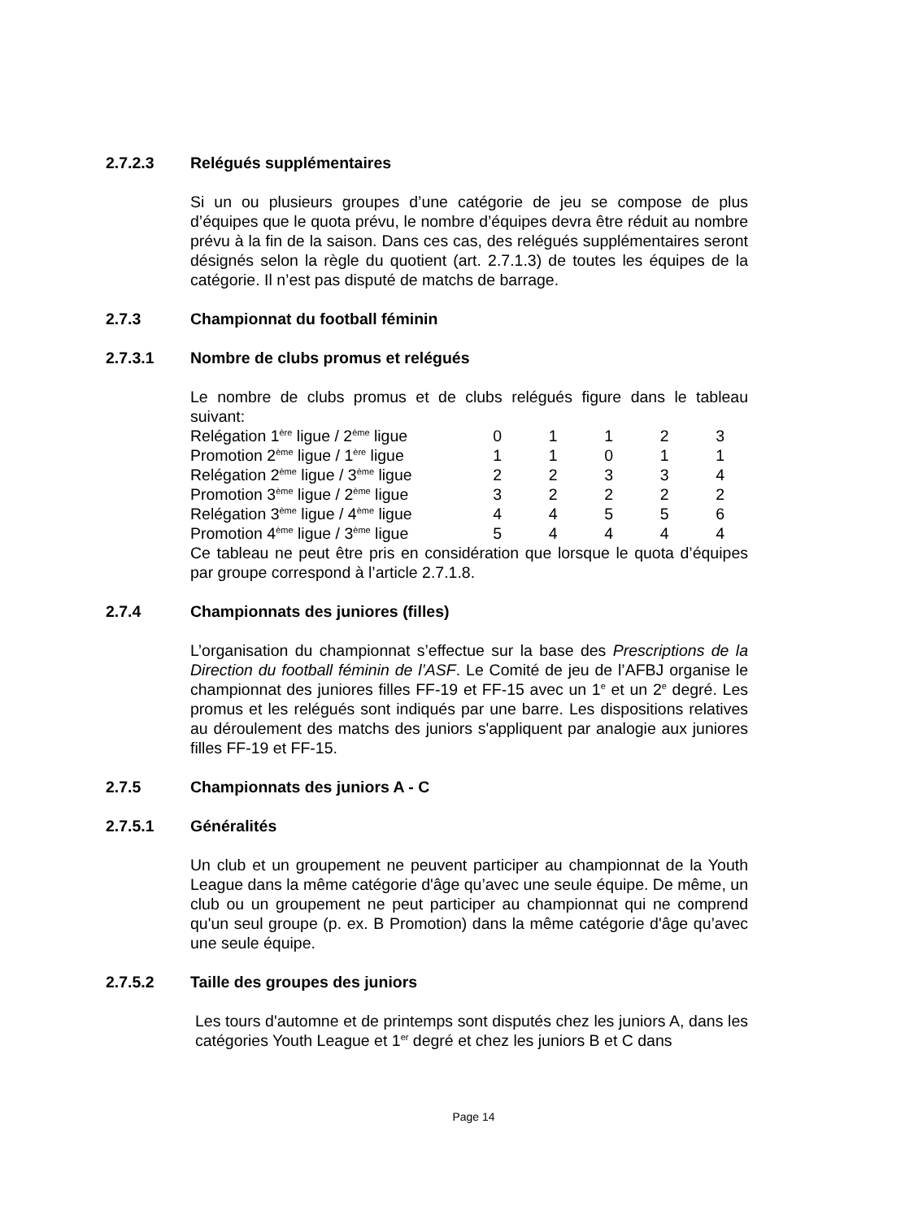2.7.2.3 Relégués supplémentaires
Si un ou plusieurs groupes d’une catégorie de jeu se compose de plus d’équipes que le quota prévu, le nombre d’équipes devra être réduit au nombre prévu à la fin de la saison. Dans ces cas, des relégués supplémentaires seront désignés selon la règle du quotient (art. 2.7.1.3) de toutes les équipes de la catégorie. Il n’est pas disputé de matchs de barrage.
2.7.3 Championnat du football féminin
2.7.3.1 Nombre de clubs promus et relégués
Le nombre de clubs promus et de clubs relégués figure dans le tableau suivant:
| Relégation 1<sup>ère</sup> ligue / 2<sup>ème</sup> ligue | 0 | 1 | 1 | 2 | 3 |
| Promotion 2<sup>ème</sup> ligue / 1<sup>ère</sup> ligue | 1 | 1 | 0 | 1 | 1 |
| Relégation 2<sup>ème</sup> ligue / 3<sup>ème</sup> ligue | 2 | 2 | 3 | 3 | 4 |
| Promotion 3<sup>ème</sup> ligue / 2<sup>ème</sup> ligue | 3 | 2 | 2 | 2 | 2 |
| Relégation 3<sup>ème</sup> ligue / 4<sup>ème</sup> ligue | 4 | 4 | 5 | 5 | 6 |
| Promotion 4<sup>ème</sup> ligue / 3<sup>ème</sup> ligue | 5 | 4 | 4 | 4 | 4 |
Ce tableau ne peut être pris en considération que lorsque le quota d’équipes par groupe correspond à l’article 2.7.1.8.
2.7.4 Championnats des juniores (filles)
L’organisation du championnat s’effectue sur la base des Prescriptions de la Direction du football féminin de l’ASF. Le Comité de jeu de l’AFBJ organise le championnat des juniores filles FF-19 et FF-15 avec un 1<sup>e</sup> et un 2<sup>e</sup> degré. Les promus et les relégués sont indiqués par une barre. Les dispositions relatives au déroulement des matchs des juniors s'appliquent par analogie aux juniores filles FF-19 et FF-15.
2.7.5 Championnats des juniors A - C
2.7.5.1 Généralités
Un club et un groupement ne peuvent participer au championnat de la Youth League dans la même catégorie d'âge qu’avec une seule équipe. De même, un club ou un groupement ne peut participer au championnat qui ne comprend qu'un seul groupe (p. ex. B Promotion) dans la même catégorie d'âge qu’avec une seule équipe.
2.7.5.2 Taille des groupes des juniors
Les tours d'automne et de printemps sont disputés chez les juniors A, dans les catégories Youth League et 1<sup>er</sup> degré et chez les juniors B et C dans
Page 14